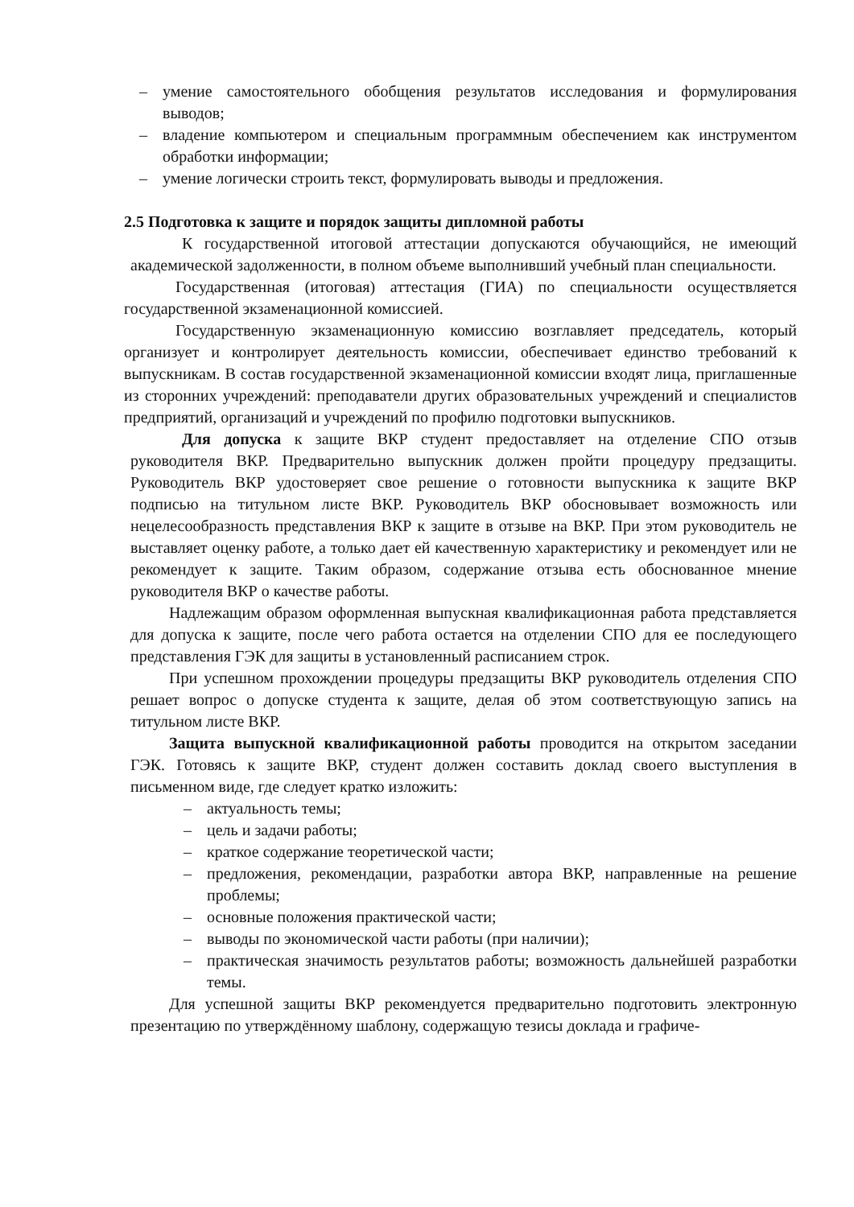– умение самостоятельного обобщения результатов исследования и формулирования выводов;
– владение компьютером и специальным программным обеспечением как инструментом обработки информации;
– умение логически строить текст, формулировать выводы и предложения.
2.5 Подготовка к защите и порядок защиты дипломной работы
К государственной итоговой аттестации допускаются обучающийся, не имеющий академической задолженности, в полном объеме выполнивший учебный план специальности.
Государственная (итоговая) аттестация (ГИА) по специальности осуществляется государственной экзаменационной комиссией.
Государственную экзаменационную комиссию возглавляет председатель, который организует и контролирует деятельность комиссии, обеспечивает единство требований к выпускникам. В состав государственной экзаменационной комиссии входят лица, приглашенные из сторонних учреждений: преподаватели других образовательных учреждений и специалистов предприятий, организаций и учреждений по профилю подготовки выпускников.
Для допуска к защите ВКР студент предоставляет на отделение СПО отзыв руководителя ВКР. Предварительно выпускник должен пройти процедуру предзащиты. Руководитель ВКР удостоверяет свое решение о готовности выпускника к защите ВКР подписью на титульном листе ВКР. Руководитель ВКР обосновывает возможность или нецелесообразность представления ВКР к защите в отзыве на ВКР. При этом руководитель не выставляет оценку работе, а только дает ей качественную характеристику и рекомендует или не рекомендует к защите. Таким образом, содержание отзыва есть обоснованное мнение руководителя ВКР о качестве работы.
Надлежащим образом оформленная выпускная квалификационная работа представляется для допуска к защите, после чего работа остается на отделении СПО для ее последующего представления ГЭК для защиты в установленный расписанием строк.
При успешном прохождении процедуры предзащиты ВКР руководитель отделения СПО решает вопрос о допуске студента к защите, делая об этом соответствующую запись на титульном листе ВКР.
Защита выпускной квалификационной работы проводится на открытом заседании ГЭК. Готовясь к защите ВКР, студент должен составить доклад своего выступления в письменном виде, где следует кратко изложить:
– актуальность темы;
– цель и задачи работы;
– краткое содержание теоретической части;
– предложения, рекомендации, разработки автора ВКР, направленные на решение проблемы;
– основные положения практической части;
– выводы по экономической части работы (при наличии);
– практическая значимость результатов работы; возможность дальнейшей разработки темы.
Для успешной защиты ВКР рекомендуется предварительно подготовить электронную презентацию по утверждённому шаблону, содержащую тезисы доклада и графиче-